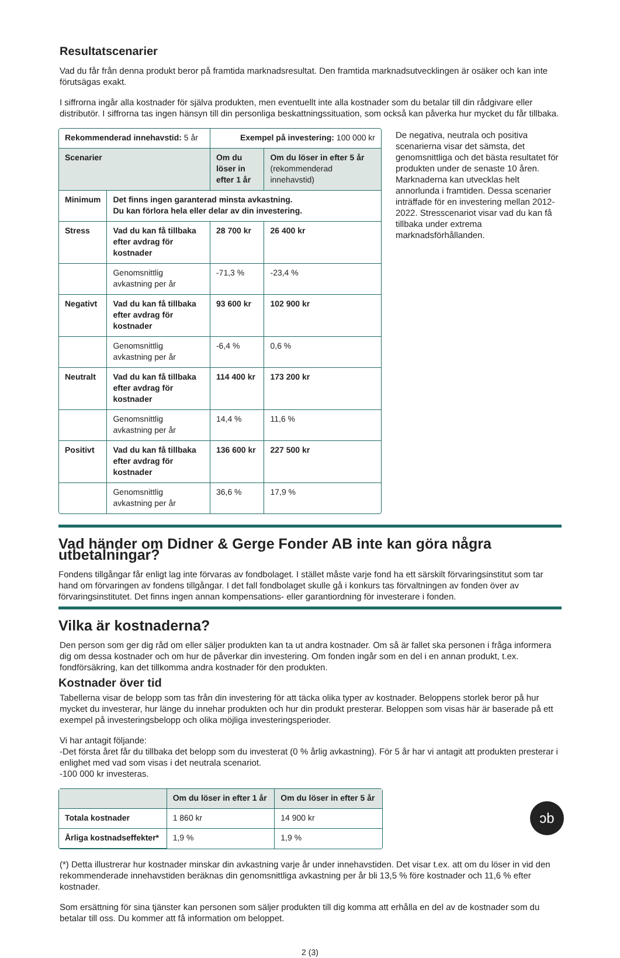Resultatscenarier
Vad du får från denna produkt beror på framtida marknadsresultat. Den framtida marknadsutvecklingen är osäker och kan inte förutsägas exakt.
I siffrorna ingår alla kostnader för själva produkten, men eventuellt inte alla kostnader som du betalar till din rådgivare eller distributör. I siffrorna tas ingen hänsyn till din personliga beskattningssituation, som också kan påverka hur mycket du får tillbaka.
| Rekommenderad innehavstid: 5 år | | Exempel på investering: 100 000 kr | |
| Scenarier | | Om du löser in efter 1 år | Om du löser in efter 5 år (rekommenderad innehavstid) |
| Minimum | Det finns ingen garanterad minsta avkastning. Du kan förlora hela eller delar av din investering. | | |
| Stress | Vad du kan få tillbaka efter avdrag för kostnader | 28 700 kr | 26 400 kr |
| | Genomsnittlig avkastning per år | -71,3 % | -23,4 % |
| Negativt | Vad du kan få tillbaka efter avdrag för kostnader | 93 600 kr | 102 900 kr |
| | Genomsnittlig avkastning per år | -6,4 % | 0,6 % |
| Neutralt | Vad du kan få tillbaka efter avdrag för kostnader | 114 400 kr | 173 200 kr |
| | Genomsnittlig avkastning per år | 14,4 % | 11,6 % |
| Positivt | Vad du kan få tillbaka efter avdrag för kostnader | 136 600 kr | 227 500 kr |
| | Genomsnittlig avkastning per år | 36,6 % | 17,9 % |
De negativa, neutrala och positiva scenarierna visar det sämsta, det genomsnittliga och det bästa resultatet för produkten under de senaste 10 åren. Marknaderna kan utvecklas helt annorlunda i framtiden. Dessa scenarier inträffade för en investering mellan 2012-2022. Stresscenariot visar vad du kan få tillbaka under extrema marknadsförhållanden.
Vad händer om Didner & Gerge Fonder AB inte kan göra några utbetalningar?
Fondens tillgångar får enligt lag inte förvaras av fondbolaget. I stället måste varje fond ha ett särskilt förvaringsinstitut som tar hand om förvaringen av fondens tillgångar. I det fall fondbolaget skulle gå i konkurs tas förvaltningen av fonden över av förvaringsinstitutet. Det finns ingen annan kompensations- eller garantiordning för investerare i fonden.
Vilka är kostnaderna?
Den person som ger dig råd om eller säljer produkten kan ta ut andra kostnader. Om så är fallet ska personen i fråga informera dig om dessa kostnader och om hur de påverkar din investering. Om fonden ingår som en del i en annan produkt, t.ex. fondförsäkring, kan det tillkomma andra kostnader för den produkten.
Kostnader över tid
Tabellerna visar de belopp som tas från din investering för att täcka olika typer av kostnader. Beloppens storlek beror på hur mycket du investerar, hur länge du innehar produkten och hur din produkt presterar. Beloppen som visas här är baserade på ett exempel på investeringsbelopp och olika möjliga investeringsperioder.
Vi har antagit följande:
-Det första året får du tillbaka det belopp som du investerat (0 % årlig avkastning). För 5 år har vi antagit att produkten presterar i enlighet med vad som visas i det neutrala scenariot.
-100 000 kr investeras.
| | Om du löser in efter 1 år | Om du löser in efter 5 år |
| --- | --- | --- |
| Totala kostnader | 1 860 kr | 14 900 kr |
| Årliga kostnadseffekter* | 1,9 % | 1,9 % |
(*) Detta illustrerar hur kostnader minskar din avkastning varje år under innehavstiden. Det visar t.ex. att om du löser in vid den rekommenderade innehavstiden beräknas din genomsnittliga avkastning per år bli 13,5 % före kostnader och 11,6 % efter kostnader.
Som ersättning för sina tjänster kan personen som säljer produkten till dig komma att erhålla en del av de kostnader som du betalar till oss. Du kommer att få information om beloppet.
ↄb
2 (3)